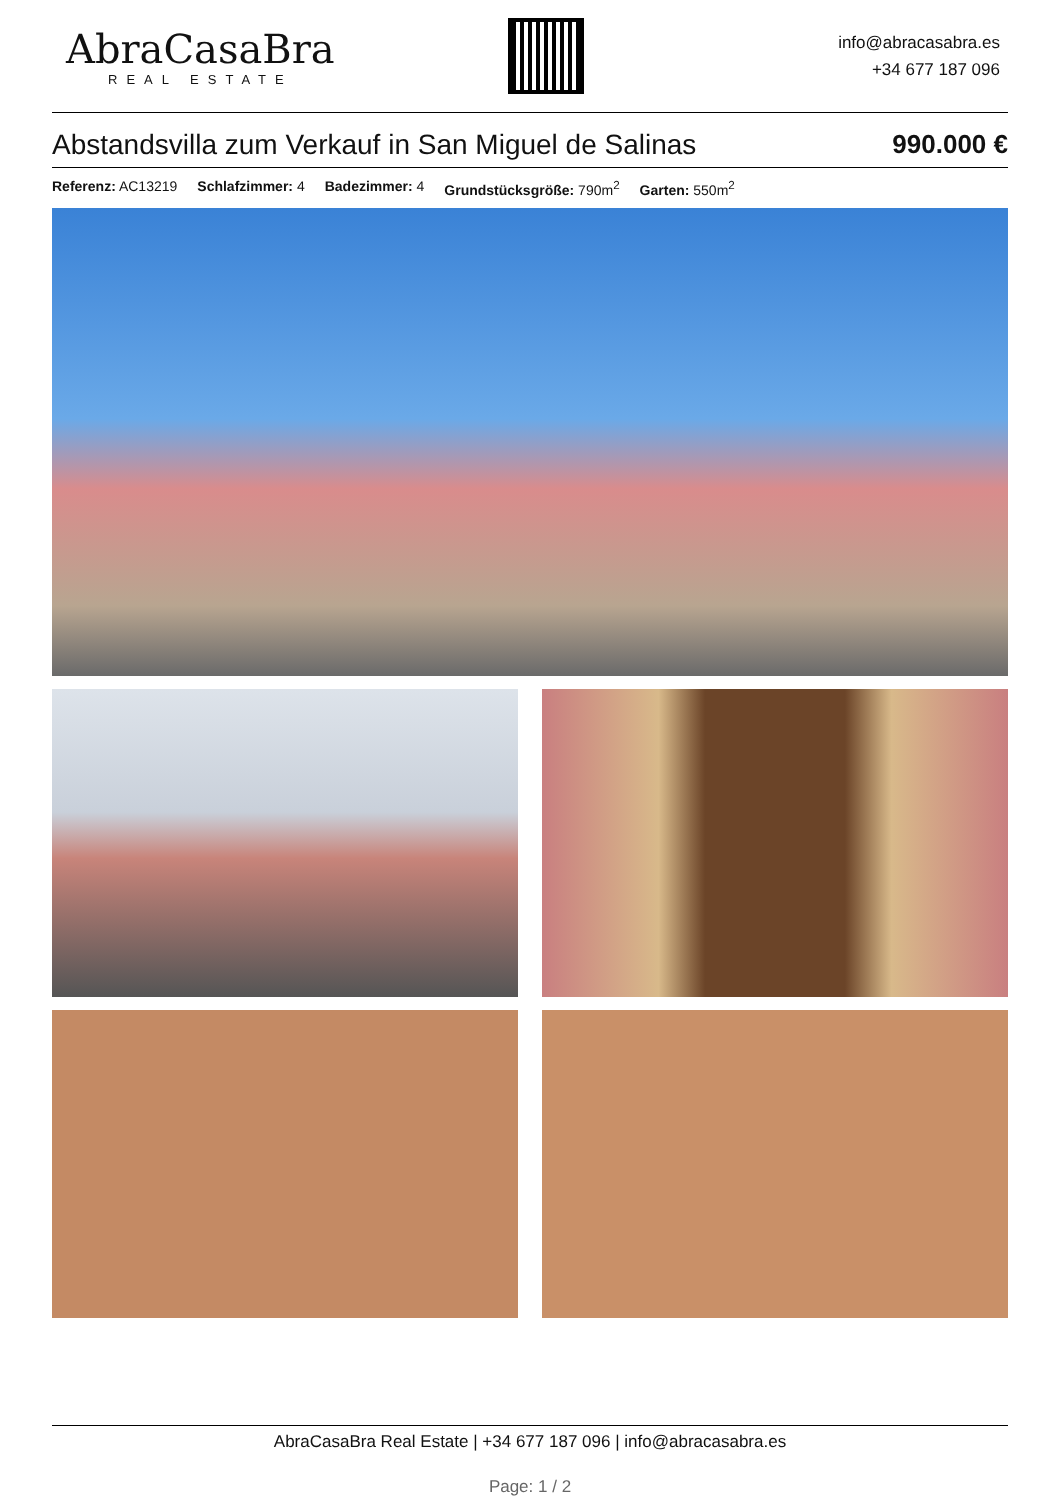AbraCasaBra
REAL ESTATE
info@abracasabra.es
+34 677 187 096
Abstandsvilla zum Verkauf in San Miguel de Salinas 990.000 €
Referenz: AC13219 Schlafzimmer: 4 Badezimmer: 4 Grundstücksgröße: 790m<sup>2</sup> Garten: 550m<sup>2</sup>
AbraCasaBra Real Estate | +34 677 187 096 | info@abracasabra.es
Page: 1 / 2